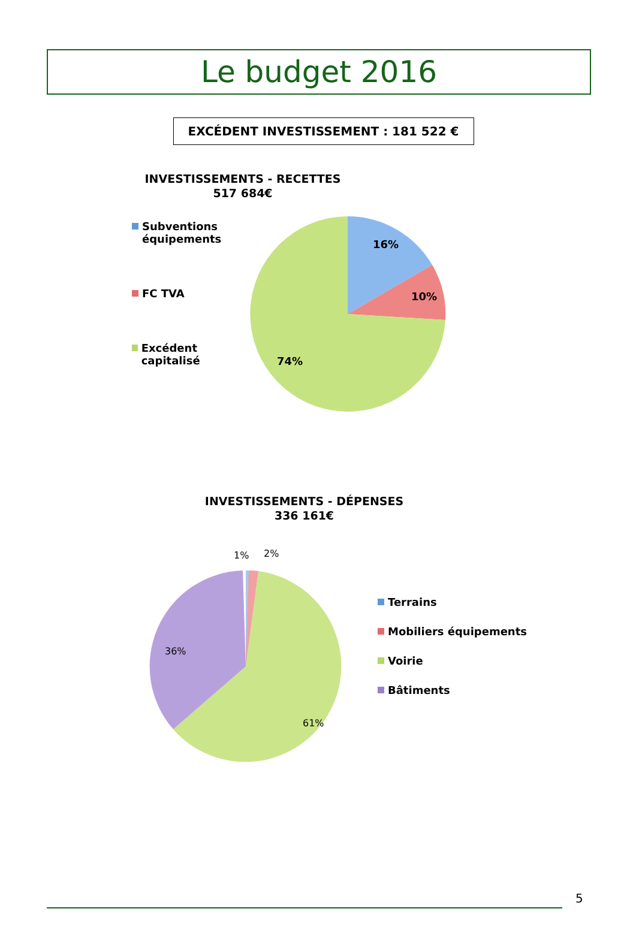Le budget 2016
EXCÉDENT INVESTISSEMENT : 181 522 €
INVESTISSEMENTS - RECETTES
517 684€
Subventions
équipements
FC TVA
Excédent capitalisé
16%
10%
74%
INVESTISSEMENTS - DÉPENSES
336 161€
1%
2%
36%
61%
Terrains
Mobiliers équipements
Voirie
Bâtiments
5